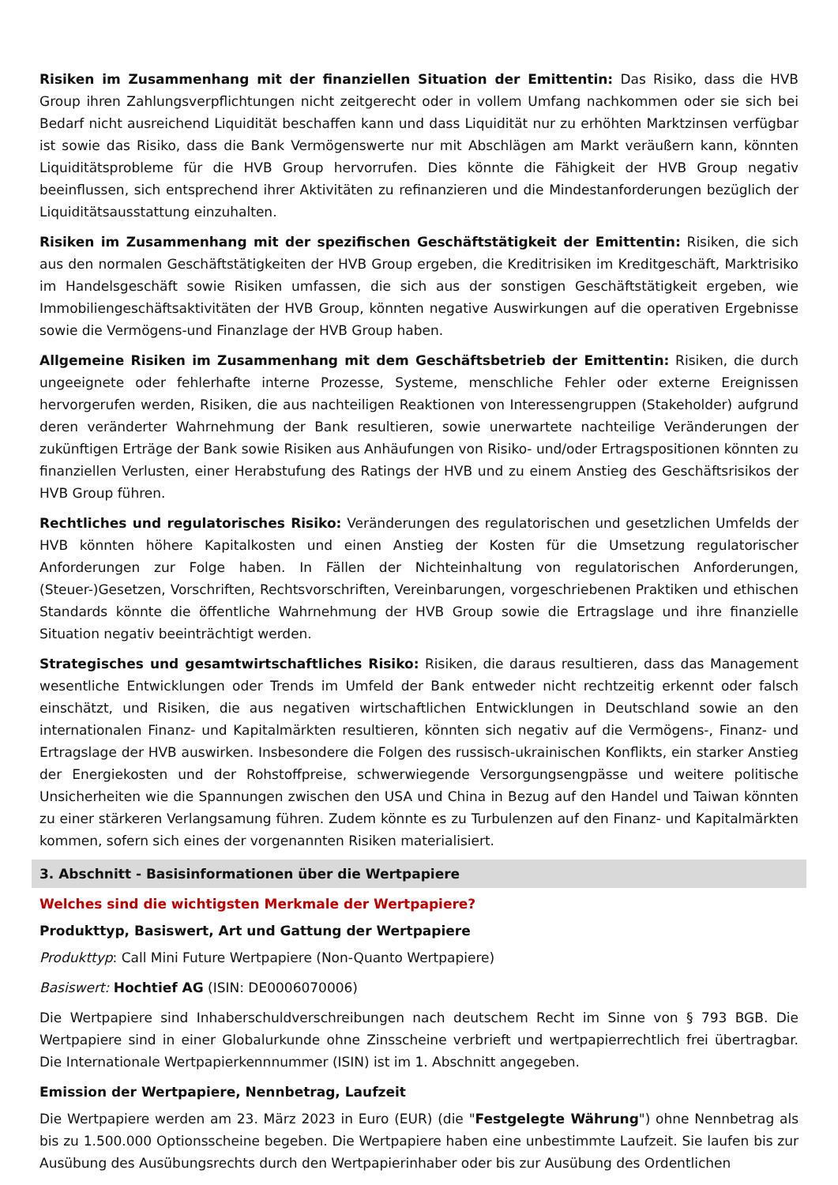Risiken im Zusammenhang mit der finanziellen Situation der Emittentin: Das Risiko, dass die HVB Group ihren Zahlungsverpflichtungen nicht zeitgerecht oder in vollem Umfang nachkommen oder sie sich bei Bedarf nicht ausreichend Liquidität beschaffen kann und dass Liquidität nur zu erhöhten Marktzinsen verfügbar ist sowie das Risiko, dass die Bank Vermögenswerte nur mit Abschlägen am Markt veräußern kann, könnten Liquiditätsprobleme für die HVB Group hervorrufen. Dies könnte die Fähigkeit der HVB Group negativ beeinflussen, sich entsprechend ihrer Aktivitäten zu refinanzieren und die Mindestanforderungen bezüglich der Liquiditätsausstattung einzuhalten.
Risiken im Zusammenhang mit der spezifischen Geschäftstätigkeit der Emittentin: Risiken, die sich aus den normalen Geschäftstätigkeiten der HVB Group ergeben, die Kreditrisiken im Kreditgeschäft, Marktrisiko im Handelsgeschäft sowie Risiken umfassen, die sich aus der sonstigen Geschäftstätigkeit ergeben, wie Immobiliengeschäftsaktivitäten der HVB Group, könnten negative Auswirkungen auf die operativen Ergebnisse sowie die Vermögens-und Finanzlage der HVB Group haben.
Allgemeine Risiken im Zusammenhang mit dem Geschäftsbetrieb der Emittentin: Risiken, die durch ungeeignete oder fehlerhafte interne Prozesse, Systeme, menschliche Fehler oder externe Ereignissen hervorgerufen werden, Risiken, die aus nachteiligen Reaktionen von Interessengruppen (Stakeholder) aufgrund deren veränderter Wahrnehmung der Bank resultieren, sowie unerwartete nachteilige Veränderungen der zukünftigen Erträge der Bank sowie Risiken aus Anhäufungen von Risiko- und/oder Ertragspositionen könnten zu finanziellen Verlusten, einer Herabstufung des Ratings der HVB und zu einem Anstieg des Geschäftsrisikos der HVB Group führen.
Rechtliches und regulatorisches Risiko: Veränderungen des regulatorischen und gesetzlichen Umfelds der HVB könnten höhere Kapitalkosten und einen Anstieg der Kosten für die Umsetzung regulatorischer Anforderungen zur Folge haben. In Fällen der Nichteinhaltung von regulatorischen Anforderungen, (Steuer-)Gesetzen, Vorschriften, Rechtsvorschriften, Vereinbarungen, vorgeschriebenen Praktiken und ethischen Standards könnte die öffentliche Wahrnehmung der HVB Group sowie die Ertragslage und ihre finanzielle Situation negativ beeinträchtigt werden.
Strategisches und gesamtwirtschaftliches Risiko: Risiken, die daraus resultieren, dass das Management wesentliche Entwicklungen oder Trends im Umfeld der Bank entweder nicht rechtzeitig erkennt oder falsch einschätzt, und Risiken, die aus negativen wirtschaftlichen Entwicklungen in Deutschland sowie an den internationalen Finanz- und Kapitalmärkten resultieren, könnten sich negativ auf die Vermögens-, Finanz- und Ertragslage der HVB auswirken. Insbesondere die Folgen des russisch-ukrainischen Konflikts, ein starker Anstieg der Energiekosten und der Rohstoffpreise, schwerwiegende Versorgungsengpässe und weitere politische Unsicherheiten wie die Spannungen zwischen den USA und China in Bezug auf den Handel und Taiwan könnten zu einer stärkeren Verlangsamung führen. Zudem könnte es zu Turbulenzen auf den Finanz- und Kapitalmärkten kommen, sofern sich eines der vorgenannten Risiken materialisiert.
3. Abschnitt - Basisinformationen über die Wertpapiere
Welches sind die wichtigsten Merkmale der Wertpapiere?
Produkttyp, Basiswert, Art und Gattung der Wertpapiere
Produkttyp: Call Mini Future Wertpapiere (Non-Quanto Wertpapiere)
Basiswert: Hochtief AG (ISIN: DE0006070006)
Die Wertpapiere sind Inhaberschuldverschreibungen nach deutschem Recht im Sinne von § 793 BGB. Die Wertpapiere sind in einer Globalurkunde ohne Zinsscheine verbrieft und wertpapierrechtlich frei übertragbar. Die Internationale Wertpapierkennnummer (ISIN) ist im 1. Abschnitt angegeben.
Emission der Wertpapiere, Nennbetrag, Laufzeit
Die Wertpapiere werden am 23. März 2023 in Euro (EUR) (die "Festgelegte Währung") ohne Nennbetrag als bis zu 1.500.000 Optionsscheine begeben. Die Wertpapiere haben eine unbestimmte Laufzeit. Sie laufen bis zur Ausübung des Ausübungsrechts durch den Wertpapierinhaber oder bis zur Ausübung des Ordentlichen